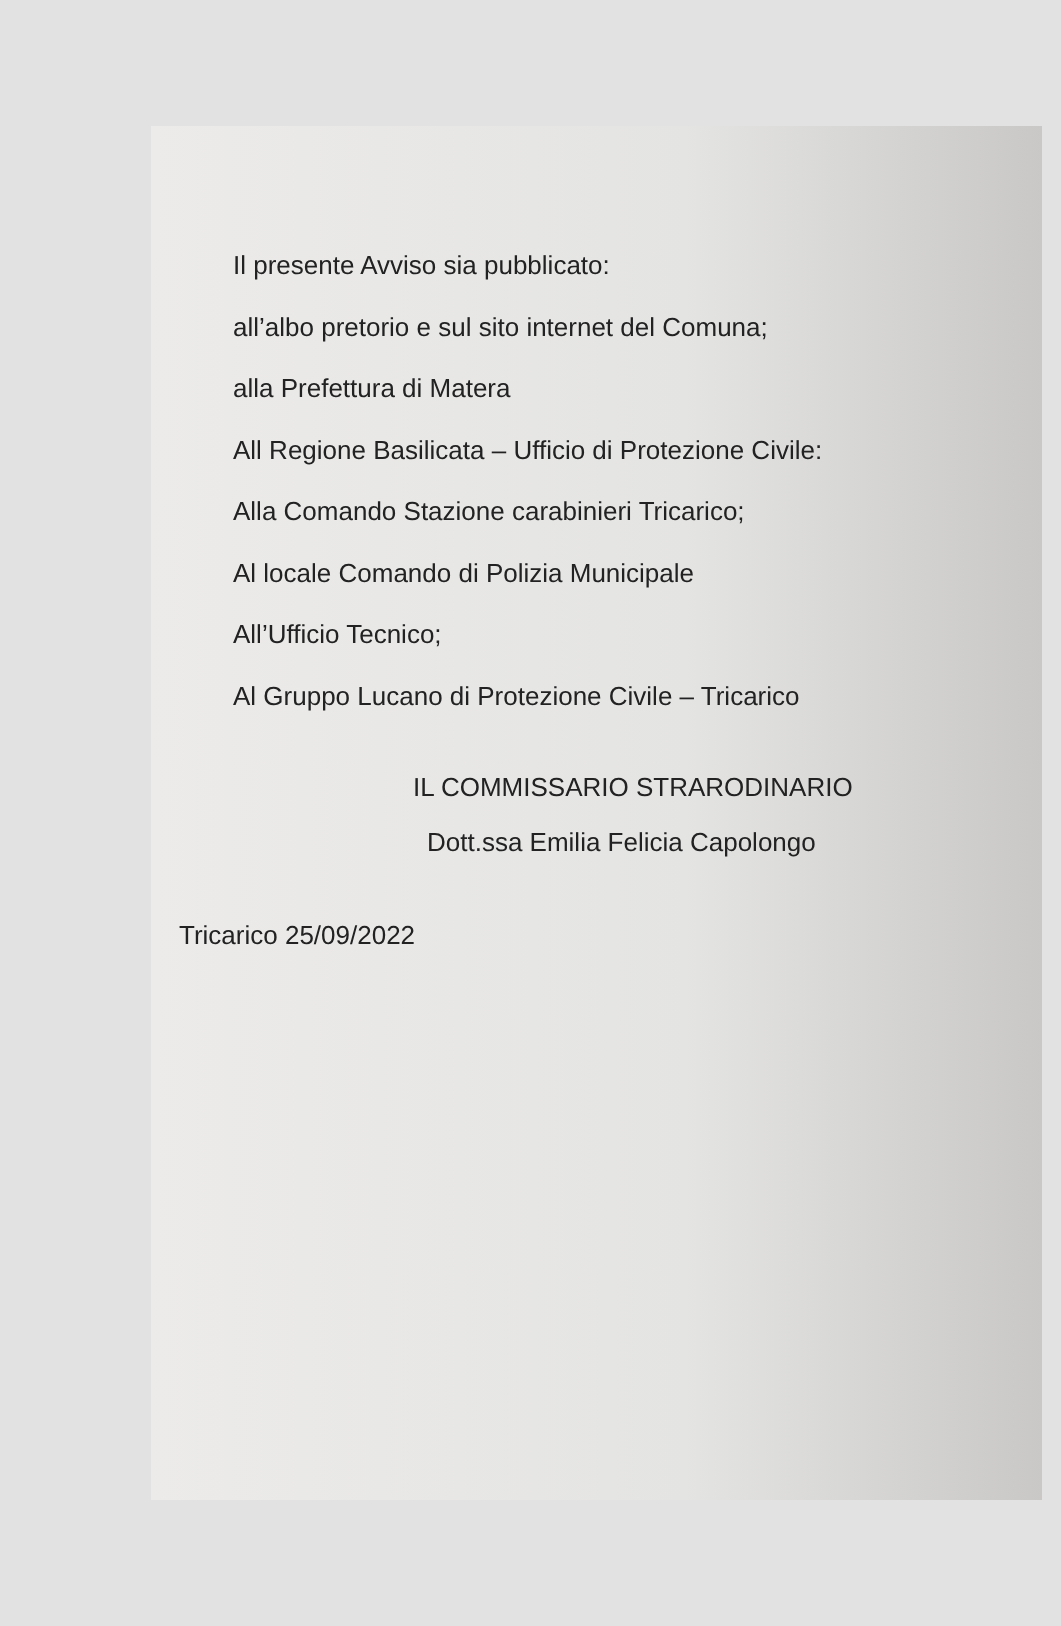Il presente Avviso sia pubblicato:
all’albo pretorio e sul sito internet del Comuna;
alla Prefettura di Matera
All Regione Basilicata – Ufficio di Protezione Civile:
Alla Comando Stazione carabinieri Tricarico;
Al locale Comando di Polizia Municipale
All’Ufficio Tecnico;
Al Gruppo Lucano di Protezione Civile – Tricarico
IL COMMISSARIO STRARODINARIO
Dott.ssa Emilia Felicia Capolongo
Tricarico 25/09/2022